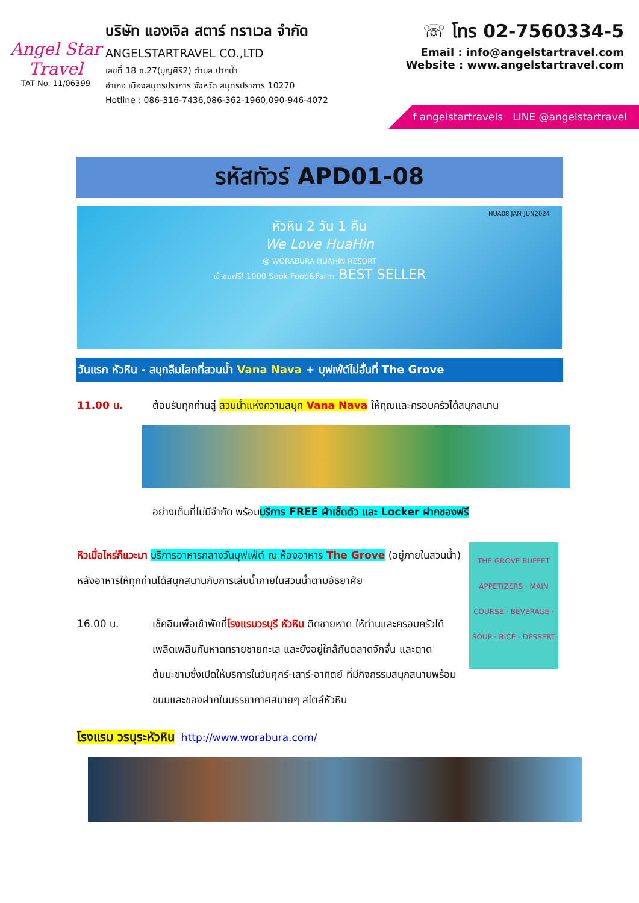Angel Star Travel
TAT No. 11/06399
บริษัท แองเจิล สตาร์ ทราเวล จำกัด
ANGELSTARTRAVEL CO.,LTD
เลขที่ 18 ซ.27(บุญศิริ2) ตำบล ปากน้ำ
อำเภอ เมืองสมุทรปราการ จังหวัด สมุทรปราการ 10270
Hotline : 086-316-7436,086-362-1960,090-946-4072
☏ โทร 02-7560334-5
Email : info@angelstartravel.com
Website : www.angelstartravel.com
f angelstartravels LINE @angelstartravel
รหัสทัวร์ APD01-08
HUA08 JAN-JUN2024
หัวหิน 2 วัน 1 คืน
We Love HuaHin
@ WORABURA HUAHIN RESORT
เข้าชมฟรี! 1000 Sook Food&Farm BEST SELLER
วันแรก หัวหิน - สนุกลืมโลกที่สวนน้ำ Vana Nava + บุฟเฟ่ต์ไม่อั้นที่ The Grove
11.00 น. ต้อนรับทุกท่านสู่ สวนน้ำแห่งความสนุก Vana Nava ให้คุณและครอบครัวได้สนุกสนาน
อย่างเต็มที่ไม่มีจำกัด พร้อมบริการ FREE ผ้าเช็ดตัว และ Locker ฝากของฟรี
THE GROVE BUFFET
APPETIZERS · MAIN COURSE · BEVERAGE · SOUP · RICE · DESSERT
หิวเมื่อไหร่ก็แวะมา บริการอาหารกลางวันบุฟเฟ่ต์ ณ ห้องอาหาร The Grove (อยู่ภายในสวนน้ำ) หลังอาหารให้ทุกท่านได้สนุกสนานกับการเล่นน้ำภายในสวนน้ำตามอัธยาศัย
16.00 น. เช็คอินเพื่อเข้าพักที่โรงแรมวรบุรี หัวหิน ติดชายหาด ให้ท่านและครอบครัวได้เพลิดเพลินกับหาดทรายชายทะเล และยังอยู่ใกล้กับตลาดจักจั่น และตาดต้นมะขามซึ่งเปิดให้บริการในวันศุกร์-เสาร์-อาทิตย์ ที่มีกิจกรรมสนุกสนานพร้อมขนมและของฝากในบรรยากาศสบายๆ สไตล์หัวหิน
โรงแรม วรบุระหัวหิน http://www.worabura.com/